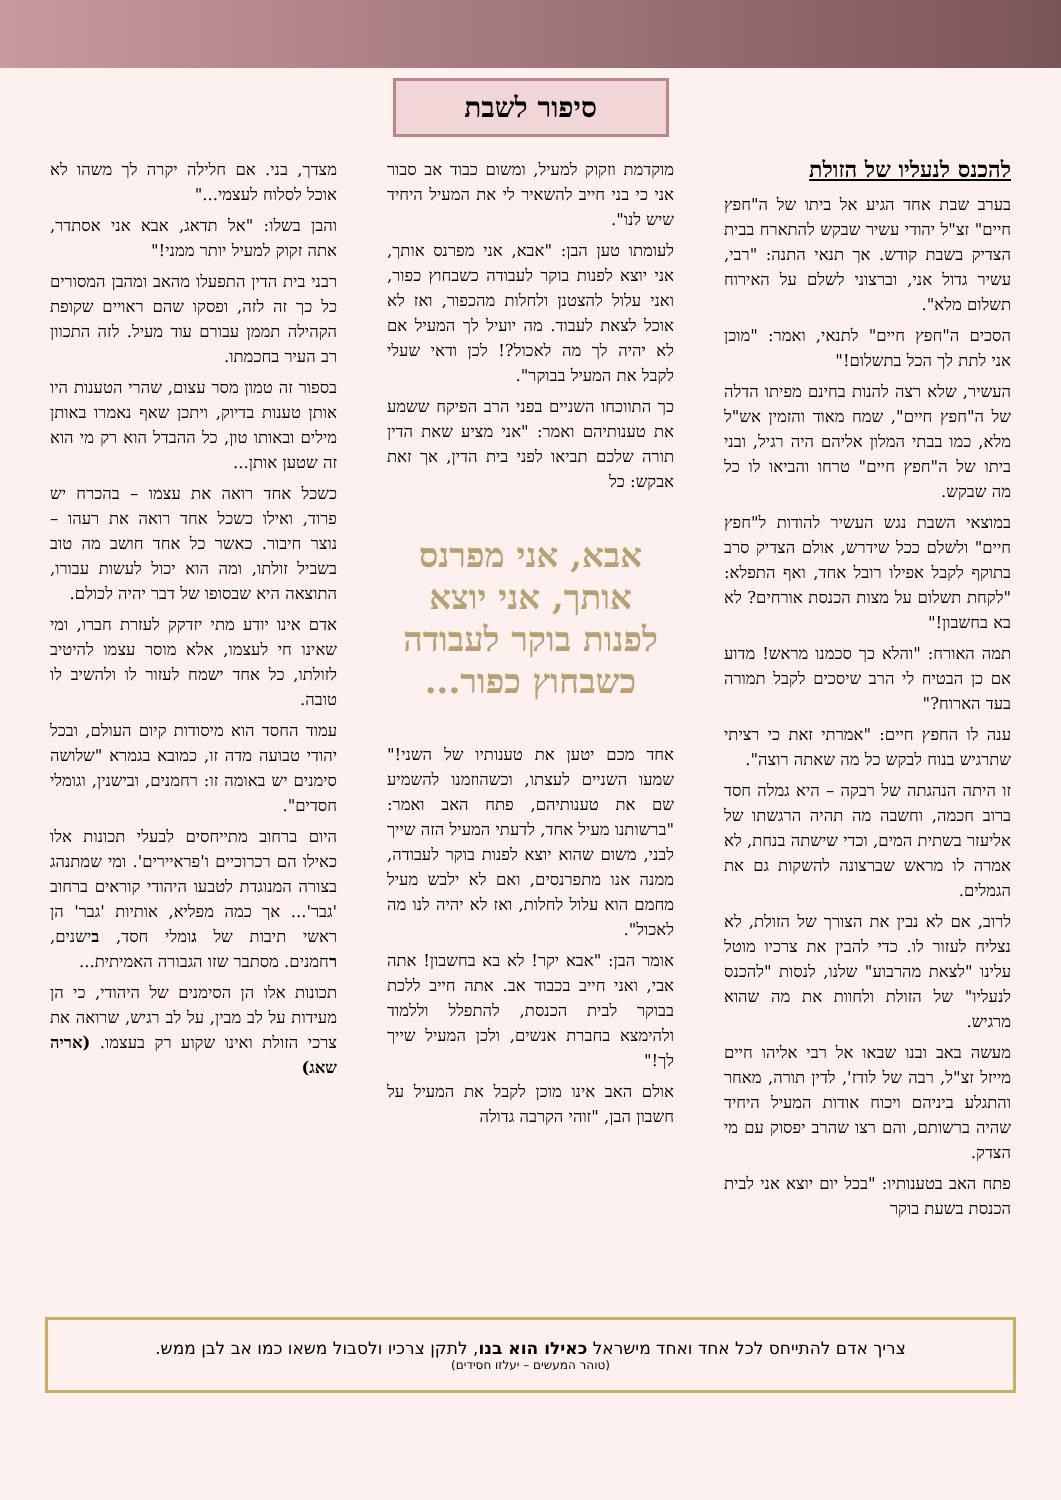סיפור לשבת
להכנס לנעליו של הזולת
בערב שבת אחד הגיע אל ביתו של ה"חפץ חיים" זצ"ל יהודי עשיר שבקש להתארח בבית הצדיק בשבת קודש. אך תנאי התנה: "רבי, עשיר גדול אני, וברצוני לשלם על האירוח תשלום מלא".
הסכים ה"חפץ חיים" לתנאי, ואמר: "מוכן אני לתת לך הכל בתשלום!"
העשיר, שלא רצה להנות בחינם מפיתו הדלה של ה"חפץ חיים", שמח מאוד והזמין אש"ל מלא, כמו בבתי המלון אליהם היה רגיל, ובני ביתו של ה"חפץ חיים" טרחו והביאו לו כל מה שבקש.
במוצאי השבת נגש העשיר להודות ל"חפץ חיים" ולשלם ככל שידרש, אולם הצדיק סרב בתוקף לקבל אפילו רובל אחד, ואף התפלא: "לקחת תשלום על מצות הכנסת אורחים? לא בא בחשבון!"
תמה האורח: "והלא כך סכמנו מראש! מדוע אם כן הבטיח לי הרב שיסכים לקבל תמורה בעד הארוח?"
ענה לו החפץ חיים: "אמרתי זאת כי רציתי שתרגיש בנוח לבקש כל מה שאתה רוצה".
זו היתה הנהגתה של רבקה – היא גמלה חסד ברוב חכמה, וחשבה מה תהיה הרגשתו של אליעזר בשתית המים, וכדי שישתה בנחת, לא אמרה לו מראש שברצונה להשקות גם את הגמלים.
לרוב, אם לא נבין את הצורך של הזולת, לא נצליח לעזור לו. כדי להבין את צרכיו מוטל עלינו "לצאת מהרבוע" שלנו, לנסות "להכנס לנעליו" של הזולת ולחוות את מה שהוא מרגיש.
מעשה באב ובנו שבאו אל רבי אליהו חיים מייזל זצ"ל, רבה של לודז', לדין תורה, מאחר והתגלע ביניהם ויכוח אודות המעיל היחיד שהיה ברשותם, והם רצו שהרב יפסוק עם מי הצדק.
פתח האב בטענותיו: "בכל יום יוצא אני לבית הכנסת בשעת בוקר
מוקדמת וזקוק למעיל, ומשום כבוד אב סבור אני כי בני חייב להשאיר לי את המעיל היחיד שיש לנו".
לעומתו טען הבן: "אבא, אני מפרנס אותך, אני יוצא לפנות בוקר לעבודה כשבחוץ כפור, ואני עלול להצטנן ולחלות מהכפור, ואז לא אוכל לצאת לעבוד. מה יועיל לך המעיל אם לא יהיה לך מה לאכול?! לכן ודאי שעלי לקבל את המעיל בבוקר".
כך התווכחו השניים בפני הרב הפיקח ששמע את טענותיהם ואמר: "אני מציע שאת הדין תורה שלכם תביאו לפני בית הדין, אך זאת אבקש: כל
אבא, אני מפרנס אותך, אני יוצא לפנות בוקר לעבודה כשבחוץ כפור...
אחד מכם יטען את טענותיו של השני!" שמעו השניים לעצתו, וכשהוזמנו להשמיע שם את טענותיהם, פתח האב ואמר: "ברשותנו מעיל אחד, לדעתי המעיל הזה שייך לבני, משום שהוא יוצא לפנות בוקר לעבודה, ממנה אנו מתפרנסים, ואם לא ילבש מעיל מחמם הוא עלול לחלות, ואז לא יהיה לנו מה לאכול".
אומר הבן: "אבא יקר! לא בא בחשבון! אתה אבי, ואני חייב בכבוד אב. אתה חייב ללכת בבוקר לבית הכנסת, להתפלל וללמוד ולהימצא בחברת אנשים, ולכן המעיל שייך לך!"
אולם האב אינו מוכן לקבל את המעיל על חשבון הבן, "זוהי הקרבה גדולה
מצדך, בני. אם חלילה יקרה לך משהו לא אוכל לסלוח לעצמי..."
והבן בשלו: "אל תדאג, אבא אני אסתדר, אתה זקוק למעיל יותר ממני!"
רבני בית הדין התפעלו מהאב ומהבן המסורים כל כך זה לזה, ופסקו שהם ראויים שקופת הקהילה תממן עבורם עוד מעיל. לזה התכוון רב העיר בחכמתו.
בספור זה טמון מסר עצום, שהרי הטענות היו אותן טענות בדיוק, ויתכן שאף נאמרו באותן מילים ובאותו טון, כל ההבדל הוא רק מי הוא זה שטען אותן...
כשכל אחד רואה את עצמו – בהכרח יש פרוד, ואילו כשכל אחד רואה את רעהו – נוצר חיבור. כאשר כל אחד חושב מה טוב בשביל זולתו, ומה הוא יכול לעשות עבורו, התוצאה היא שבסופו של דבר יהיה לכולם.
אדם אינו יודע מתי יזדקק לעזרת חברו, ומי שאינו חי לעצמו, אלא מוסר עצמו להיטיב לזולתו, כל אחד ישמח לעזור לו ולהשיב לו טובה.
עמוד החסד הוא מיסודות קיום העולם, ובכל יהודי טבועה מדה זו, כמובא בגמרא "שלושה סימנים יש באומה זו: רחמנים, ובישנין, וגומלי חסדים".
היום ברחוב מתייחסים לבעלי תכונות אלו כאילו הם רכרוכיים ו'פראיירים'. ומי שמתנהג בצורה המנוגדת לטבעו היהודי קוראים ברחוב 'גבר'... אך כמה מפליא, אותיות 'גבר' הן ראשי תיבות של גומלי חסד, בישנים, רחמנים. מסתבר שזו הגבורה האמיתית...
תכונות אלו הן הסימנים של היהודי, כי הן מעידות על לב מבין, על לב רגיש, שרואה את צרכי הזולת ואינו שקוע רק בעצמו. (אריה שאג)
צריך אדם להתייחס לכל אחד ואחד מישראל כאילו הוא בנו, לתקן צרכיו ולסבול משאו כמו אב לבן ממש.
(טוהר המעשים – יעלזו חסידים)